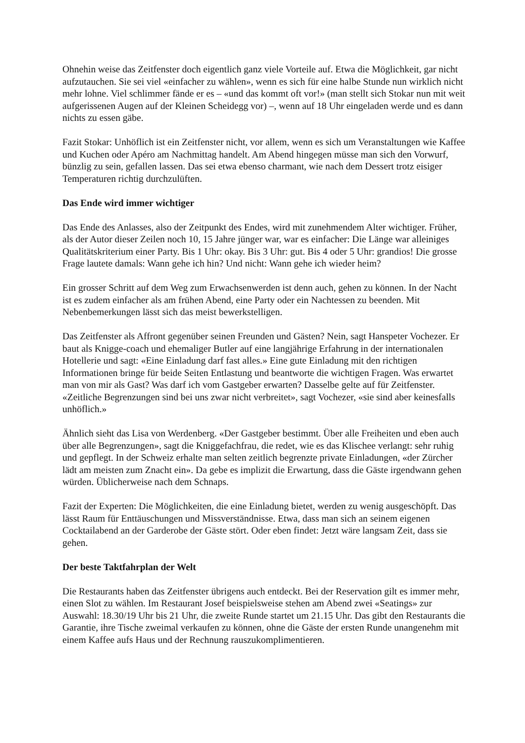Ohnehin weise das Zeitfenster doch eigentlich ganz viele Vorteile auf. Etwa die Möglichkeit, gar nicht aufzutauchen. Sie sei viel «einfacher zu wählen», wenn es sich für eine halbe Stunde nun wirklich nicht mehr lohne. Viel schlimmer fände er es – «und das kommt oft vor!» (man stellt sich Stokar nun mit weit aufgerissenen Augen auf der Kleinen Scheidegg vor) –, wenn auf 18 Uhr eingeladen werde und es dann nichts zu essen gäbe.
Fazit Stokar: Unhöflich ist ein Zeitfenster nicht, vor allem, wenn es sich um Veranstaltungen wie Kaffee und Kuchen oder Apéro am Nachmittag handelt. Am Abend hingegen müsse man sich den Vorwurf, bünzlig zu sein, gefallen lassen. Das sei etwa ebenso charmant, wie nach dem Dessert trotz eisiger Temperaturen richtig durchzulüften.
Das Ende wird immer wichtiger
Das Ende des Anlasses, also der Zeitpunkt des Endes, wird mit zunehmendem Alter wichtiger. Früher, als der Autor dieser Zeilen noch 10, 15 Jahre jünger war, war es einfacher: Die Länge war alleiniges Qualitätskriterium einer Party. Bis 1 Uhr: okay. Bis 3 Uhr: gut. Bis 4 oder 5 Uhr: grandios! Die grosse Frage lautete damals: Wann gehe ich hin? Und nicht: Wann gehe ich wieder heim?
Ein grosser Schritt auf dem Weg zum Erwachsenwerden ist denn auch, gehen zu können. In der Nacht ist es zudem einfacher als am frühen Abend, eine Party oder ein Nachtessen zu beenden. Mit Nebenbemerkungen lässt sich das meist bewerkstelligen.
Das Zeitfenster als Affront gegenüber seinen Freunden und Gästen? Nein, sagt Hanspeter Vochezer. Er baut als Knigge-coach und ehemaliger Butler auf eine langjährige Erfahrung in der internationalen Hotellerie und sagt: «Eine Einladung darf fast alles.» Eine gute Einladung mit den richtigen Informationen bringe für beide Seiten Entlastung und beantworte die wichtigen Fragen. Was erwartet man von mir als Gast? Was darf ich vom Gastgeber erwarten? Dasselbe gelte auf für Zeitfenster. «Zeitliche Begrenzungen sind bei uns zwar nicht verbreitet», sagt Vochezer, «sie sind aber keinesfalls unhöflich.»
Ähnlich sieht das Lisa von Werdenberg. «Der Gastgeber bestimmt. Über alle Freiheiten und eben auch über alle Begrenzungen», sagt die Kniggefachfrau, die redet, wie es das Klischee verlangt: sehr ruhig und gepflegt. In der Schweiz erhalte man selten zeitlich begrenzte private Einladungen, «der Zürcher lädt am meisten zum Znacht ein». Da gebe es implizit die Erwartung, dass die Gäste irgendwann gehen würden. Üblicherweise nach dem Schnaps.
Fazit der Experten: Die Möglichkeiten, die eine Einladung bietet, werden zu wenig ausgeschöpft. Das lässt Raum für Enttäuschungen und Missverständnisse. Etwa, dass man sich an seinem eigenen Cocktailabend an der Garderobe der Gäste stört. Oder eben findet: Jetzt wäre langsam Zeit, dass sie gehen.
Der beste Taktfahrplan der Welt
Die Restaurants haben das Zeitfenster übrigens auch entdeckt. Bei der Reservation gilt es immer mehr, einen Slot zu wählen. Im Restaurant Josef beispielsweise stehen am Abend zwei «Seatings» zur Auswahl: 18.30/19 Uhr bis 21 Uhr, die zweite Runde startet um 21.15 Uhr. Das gibt den Restaurants die Garantie, ihre Tische zweimal verkaufen zu können, ohne die Gäste der ersten Runde unangenehm mit einem Kaffee aufs Haus und der Rechnung rauszukomplimentieren.